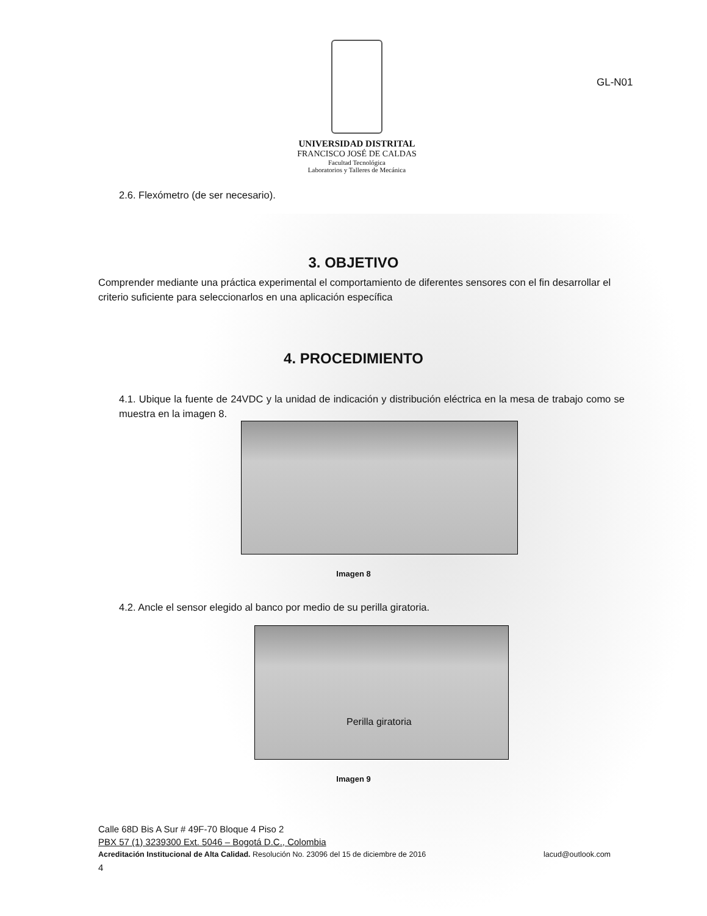UNIVERSIDAD DISTRITAL
FRANCISCO JOSÉ DE CALDAS
Facultad Tecnológica
Laboratorios y Talleres de Mecánica
GL-N01
2.6. Flexómetro (de ser necesario).
3. OBJETIVO
Comprender mediante una práctica experimental el comportamiento de diferentes sensores con el fin desarrollar el criterio suficiente para seleccionarlos en una aplicación específica
4. PROCEDIMIENTO
4.1. Ubique la fuente de 24VDC y la unidad de indicación y distribución eléctrica en la mesa de trabajo como se muestra en la imagen 8.
Imagen 8
4.2. Ancle el sensor elegido al banco por medio de su perilla giratoria.
Perilla giratoria
Imagen 9
Calle 68D Bis A Sur # 49F-70 Bloque 4 Piso 2
PBX 57 (1) 3239300 Ext. 5046 – Bogotá D.C., Colombia
Acreditación Institucional de Alta Calidad. Resolución No. 23096 del 15 de diciembre de 2016 lacud@outlook.com
4